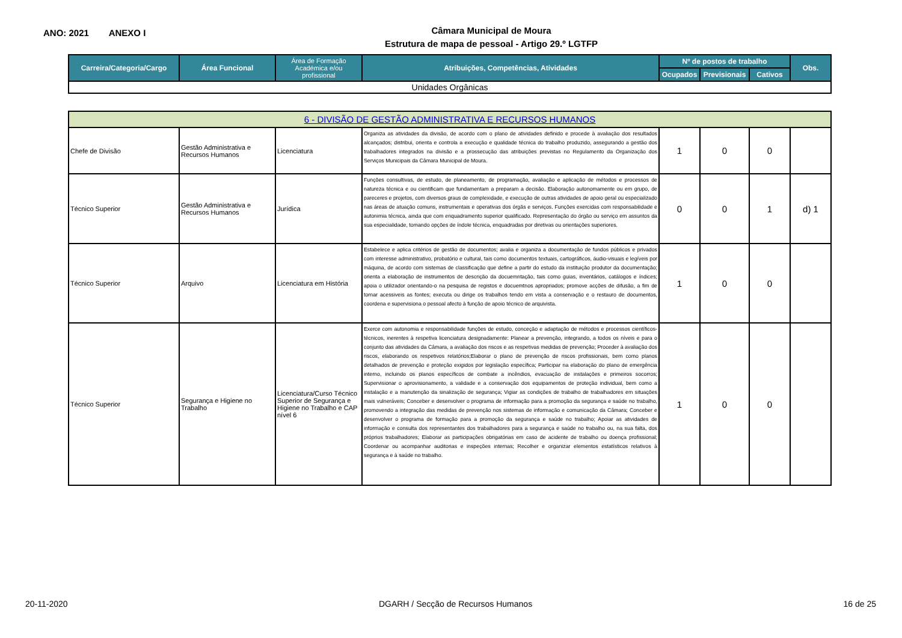ANO: 2021 ANEXO I
Câmara Municipal de Moura
Estrutura de mapa de pessoal - Artigo 29.º LGTFP
| Carreira/Categoria/Cargo | Área Funcional | Área de Formação Académica e/ou profissional | Atribuições, Competências, Atividades | Nº de postos de trabalho | | | Obs. |
| --- | --- | --- | --- | --- | --- | --- | --- |
| | | | | Ocupados | Previsionais | Cativos | |
| Unidades Orgânicas | | | | | | | |
| 6 - DIVISÃO DE GESTÃO ADMINISTRATIVA E RECURSOS HUMANOS | | | | | | | |
| Chefe de Divisão | Gestão Administrativa e Recursos Humanos | Licenciatura | Organiza as atividades da divisão, de acordo com o plano de atividades definido e procede à avaliação dos resultados alcançados; distribui, orienta e controla a execução e qualidade técnica do trabalho produzido, assegurando a gestão dos trabalhadores integrados na divisão e a prossecução das atribuições previstas no Regulamento da Organização dos Serviços Municipais da Câmara Municipal de Moura. | 1 | 0 | 0 | |
| Técnico Superior | Gestão Administrativa e Recursos Humanos | Jurídica | Funções consultivas, de estudo, de planeamento, de programação, avaliação e aplicação de métodos e processos de natureza técnica e ou cientificam que fundamentam a preparam a decisão. Elaboração autonomamente ou em grupo, de pareceres e projetos, com diversos graus de complexidade, e execução de outras atividades de apoio geral ou especializado nas áreas de atuação comuns, instrumentais e operativas dos órgãs e serviços. Funções exercidas com responsabilidade e autonimia técnica, ainda que com enquadramento superior qualificado. Representação do órgão ou serviço em assuntos da sua especialidade, tomando opções de índole técnica, enquadradas por diretivas ou orientações superiores. | 0 | 0 | 1 | d) 1 |
| Técnico Superior | Arquivo | Licenciatura em História | Estabelece e aplica critérios de gestão de documentos; avalia e organiza a documentação de fundos públicos e privados com interesse administrativo, probatório e cultural, tais como documentos textuais, cartográficos, áudio-visuais e legíveis por máquina, de acordo com sistemas de classificação que define a partir do estudo da instituição produtor da documentação; orienta a elaboração de instrumentos de descrição da docuemntação, tais como guias, inventários, catálogos e índices; apoia o utilizador orientando-o na pesquisa de registos e docuemtnos apropriados; promove acções de difusão, a fim de tornar acessiveis as fontes; executa ou dirige os trabalhos tendo em vista a conservação e o restauro de documentos, coordena e supervisiona o pessoal afecto à função de apoio técnico de arquivista. | 1 | 0 | 0 | |
| Técnico Superior | Segurança e Higiene no Trabalho | Licenciatura/Curso Técnico Superior de Segurança e Higiene no Trabalho e CAP nível 6 | Exerce com autonomia e responsabilidade funções de estudo, conceção e adaptação de métodos e processos científicos-técnicos, inerentes à respetiva licenciatura designadamente: Planear a prevenção, integrando, a todos os níveis e para o conjunto das atividades da Câmara, a avaliação dos riscos e as respetivas medidas de prevenção; Proceder à avaliação dos riscos, elaborando os respetivos relatórios;Elaborar o plano de prevenção de riscos profissionais, bem como planos detalhados de prevenção e proteção exigidos por legislação específica; Participar na elaboração do plano de emergência interno, incluindo os planos específicos de combate a incêndios, evacuação de instalações e primeiros socorros; Supervisionar o aprovisionamento, a validade e a conservação dos equipamentos de proteção individual, bem como a instalação e a manutenção da sinalização de segurança; Vigiar as condições de trabalho de trabalhadores em situações mais vulneráveis; Conceber e desenvolver o programa de informação para a promoção da segurança e saúde no trabalho, promovendo a integração das medidas de prevenção nos sistemas de informação e comunicação da Câmara; Conceber e desenvolver o programa de formação para a promoção da segurança e saúde no trabalho; Apoiar as atividades de informação e consulta dos representantes dos trabalhadores para a segurança e saúde no trabalho ou, na sua falta, dos próprios trabalhadores; Elaborar as participações obrigatórias em caso de acidente de trabalho ou doença profissional; Coordenar ou acompanhar auditorias e inspeções internas; Recolher e organizar elementos estatísticos relativos à segurança e à saúde no trabalho. | 1 | 0 | 0 | |
20-11-2020 DGARH / Secção de Recursos Humanos 16 de 25